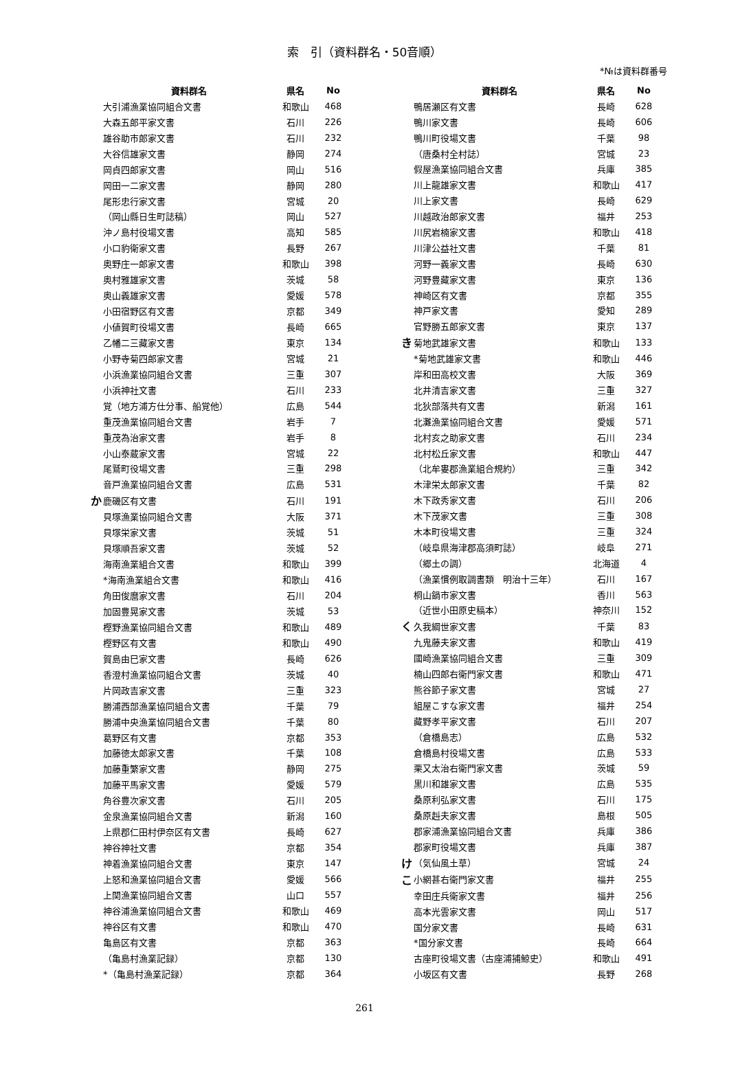索　引（資料群名・50音順）
*№は資料群番号
| | 資料群名 | 県名 | No |
| --- | --- | --- | --- |
| | 大引浦漁業協同組合文書 | 和歌山 | 468 |
| | 大森五郎平家文書 | 石川 | 226 |
| | 雄谷助市郎家文書 | 石川 | 232 |
| | 大谷信雄家文書 | 静岡 | 274 |
| | 岡貞四郎家文書 | 岡山 | 516 |
| | 岡田一二家文書 | 静岡 | 280 |
| | 尾形忠行家文書 | 宮城 | 20 |
| | （岡山縣日生町誌稿） | 岡山 | 527 |
| | 沖ノ島村役場文書 | 高知 | 585 |
| | 小口豹衛家文書 | 長野 | 267 |
| | 奥野庄一郎家文書 | 和歌山 | 398 |
| | 奥村雅雄家文書 | 茨城 | 58 |
| | 奥山義雄家文書 | 愛媛 | 578 |
| | 小田宿野区有文書 | 京都 | 349 |
| | 小値賀町役場文書 | 長崎 | 665 |
| | 乙幡二三藏家文書 | 東京 | 134 |
| | 小野寺菊四郎家文書 | 宮城 | 21 |
| | 小浜漁業協同組合文書 | 三重 | 307 |
| | 小浜神社文書 | 石川 | 233 |
| | 覚（地方浦方仕分事、船覚他） | 広島 | 544 |
| | 重茂漁業協同組合文書 | 岩手 | 7 |
| | 重茂為治家文書 | 岩手 | 8 |
| | 小山泰蔵家文書 | 宮城 | 22 |
| | 尾鷲町役場文書 | 三重 | 298 |
| | 音戸漁業協同組合文書 | 広島 | 531 |
| か | 鹿磯区有文書 | 石川 | 191 |
| | 貝塚漁業協同組合文書 | 大阪 | 371 |
| | 貝塚栄家文書 | 茨城 | 51 |
| | 貝塚順吾家文書 | 茨城 | 52 |
| | 海南漁業組合文書 | 和歌山 | 399 |
| | *海南漁業組合文書 | 和歌山 | 416 |
| | 角田俊麿家文書 | 石川 | 204 |
| | 加固豊晃家文書 | 茨城 | 53 |
| | 樫野漁業協同組合文書 | 和歌山 | 489 |
| | 樫野区有文書 | 和歌山 | 490 |
| | 賀島由巳家文書 | 長崎 | 626 |
| | 香澄村漁業協同組合文書 | 茨城 | 40 |
| | 片岡政吉家文書 | 三重 | 323 |
| | 勝浦西部漁業協同組合文書 | 千葉 | 79 |
| | 勝浦中央漁業協同組合文書 | 千葉 | 80 |
| | 葛野区有文書 | 京都 | 353 |
| | 加藤徳太郎家文書 | 千葉 | 108 |
| | 加藤重繁家文書 | 静岡 | 275 |
| | 加藤平馬家文書 | 愛媛 | 579 |
| | 角谷豊次家文書 | 石川 | 205 |
| | 金泉漁業協同組合文書 | 新潟 | 160 |
| | 上県郡仁田村伊奈区有文書 | 長崎 | 627 |
| | 神谷神社文書 | 京都 | 354 |
| | 神着漁業協同組合文書 | 東京 | 147 |
| | 上怒和漁業協同組合文書 | 愛媛 | 566 |
| | 上関漁業協同組合文書 | 山口 | 557 |
| | 神谷浦漁業協同組合文書 | 和歌山 | 469 |
| | 神谷区有文書 | 和歌山 | 470 |
| | 亀島区有文書 | 京都 | 363 |
| | （亀島村漁業記録） | 京都 | 130 |
| | *（亀島村漁業記録） | 京都 | 364 |
| | 資料群名 | 県名 | No |
| --- | --- | --- | --- |
| | 鴨居瀬区有文書 | 長崎 | 628 |
| | 鴨川家文書 | 長崎 | 606 |
| | 鴨川町役場文書 | 千葉 | 98 |
| | （唐桑村全村誌） | 宮城 | 23 |
| | 假屋漁業協同組合文書 | 兵庫 | 385 |
| | 川上龍雄家文書 | 和歌山 | 417 |
| | 川上家文書 | 長崎 | 629 |
| | 川越政治郎家文書 | 福井 | 253 |
| | 川尻岩楠家文書 | 和歌山 | 418 |
| | 川津公益社文書 | 千葉 | 81 |
| | 河野一義家文書 | 長崎 | 630 |
| | 河野豊藏家文書 | 東京 | 136 |
| | 神崎区有文書 | 京都 | 355 |
| | 神戸家文書 | 愛知 | 289 |
| | 官野勝五郎家文書 | 東京 | 137 |
| き | 菊地武雄家文書 | 和歌山 | 133 |
| | *菊地武雄家文書 | 和歌山 | 446 |
| | 岸和田高校文書 | 大阪 | 369 |
| | 北井清吉家文書 | 三重 | 327 |
| | 北狄部落共有文書 | 新潟 | 161 |
| | 北灘漁業協同組合文書 | 愛媛 | 571 |
| | 北村亥之助家文書 | 石川 | 234 |
| | 北村松丘家文書 | 和歌山 | 447 |
| | （北牟婁郡漁業組合規約） | 三重 | 342 |
| | 木津栄太郎家文書 | 千葉 | 82 |
| | 木下政秀家文書 | 石川 | 206 |
| | 木下茂家文書 | 三重 | 308 |
| | 木本町役場文書 | 三重 | 324 |
| | （岐阜県海津郡高須町誌） | 岐阜 | 271 |
| | （郷土の調） | 北海道 | 4 |
| | （漁業慣例取調書類 明治十三年） | 石川 | 167 |
| | 桐山鍋市家文書 | 香川 | 563 |
| | （近世小田原史稿本） | 神奈川 | 152 |
| く | 久我綱世家文書 | 千葉 | 83 |
| | 九鬼藤夫家文書 | 和歌山 | 419 |
| | 國崎漁業協同組合文書 | 三重 | 309 |
| | 楠山四郎右衛門家文書 | 和歌山 | 471 |
| | 熊谷節子家文書 | 宮城 | 27 |
| | 組屋こすな家文書 | 福井 | 254 |
| | 藏野孝平家文書 | 石川 | 207 |
| | （倉橋島志） | 広島 | 532 |
| | 倉橋島村役場文書 | 広島 | 533 |
| | 栗又太治右衛門家文書 | 茨城 | 59 |
| | 黒川和雄家文書 | 広島 | 535 |
| | 桑原利弘家文書 | 石川 | 175 |
| | 桑原赳夫家文書 | 島根 | 505 |
| | 郡家浦漁業協同組合文書 | 兵庫 | 386 |
| | 郡家町役場文書 | 兵庫 | 387 |
| け | （気仙風土草） | 宮城 | 24 |
| こ | 小網甚右衛門家文書 | 福井 | 255 |
| | 幸田庄兵衛家文書 | 福井 | 256 |
| | 高本光雲家文書 | 岡山 | 517 |
| | 国分家文書 | 長崎 | 631 |
| | *国分家文書 | 長崎 | 664 |
| | 古座町役場文書（古座浦捕鯨史） | 和歌山 | 491 |
| | 小坂区有文書 | 長野 | 268 |
261